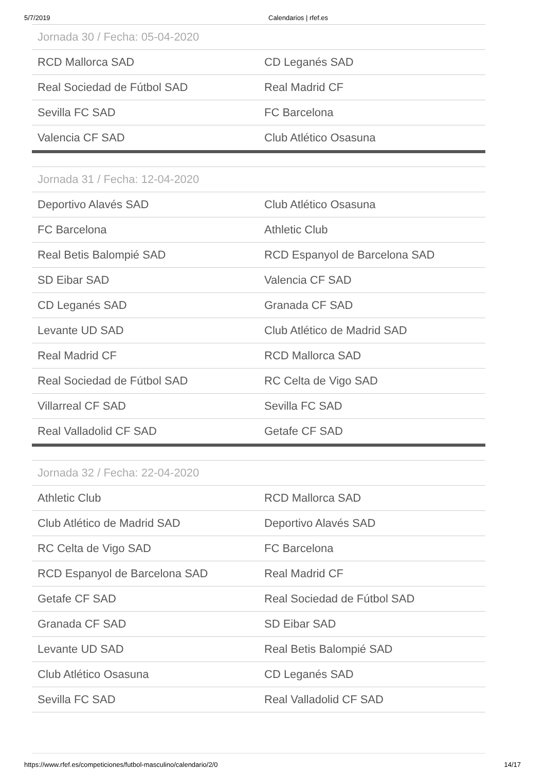5/7/2019 Calendarios | rfef.es
| Jornada 30 / Fecha: 05-04-2020 | |
| --- | --- |
| RCD Mallorca SAD | CD Leganés SAD |
| Real Sociedad de Fútbol SAD | Real Madrid CF |
| Sevilla FC SAD | FC Barcelona |
| Valencia CF SAD | Club Atlético Osasuna |
| Jornada 31 / Fecha: 12-04-2020 | |
| --- | --- |
| Deportivo Alavés SAD | Club Atlético Osasuna |
| FC Barcelona | Athletic Club |
| Real Betis Balompié SAD | RCD Espanyol de Barcelona SAD |
| SD Eibar SAD | Valencia CF SAD |
| CD Leganés SAD | Granada CF SAD |
| Levante UD SAD | Club Atlético de Madrid SAD |
| Real Madrid CF | RCD Mallorca SAD |
| Real Sociedad de Fútbol SAD | RC Celta de Vigo SAD |
| Villarreal CF SAD | Sevilla FC SAD |
| Real Valladolid CF SAD | Getafe CF SAD |
| Jornada 32 / Fecha: 22-04-2020 | |
| --- | --- |
| Athletic Club | RCD Mallorca SAD |
| Club Atlético de Madrid SAD | Deportivo Alavés SAD |
| RC Celta de Vigo SAD | FC Barcelona |
| RCD Espanyol de Barcelona SAD | Real Madrid CF |
| Getafe CF SAD | Real Sociedad de Fútbol SAD |
| Granada CF SAD | SD Eibar SAD |
| Levante UD SAD | Real Betis Balompié SAD |
| Club Atlético Osasuna | CD Leganés SAD |
| Sevilla FC SAD | Real Valladolid CF SAD |
https://www.rfef.es/competiciones/futbol-masculino/calendario/2/0 14/17